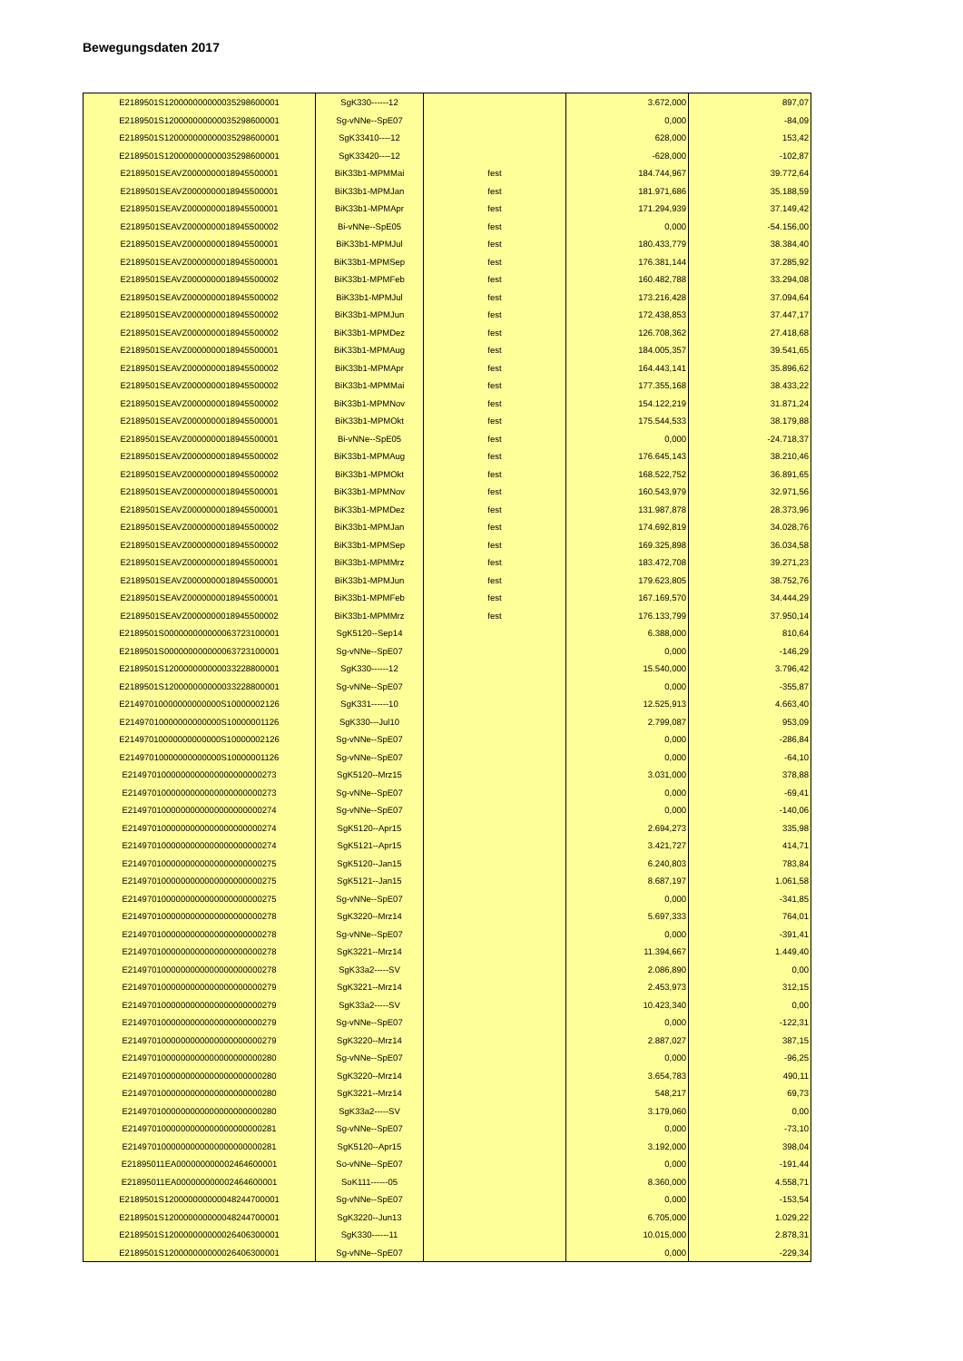Bewegungsdaten 2017
| E2189501S120000000000035298600001 | SgK330------12 | | 3.672,000 | 897,07 |
| E2189501S120000000000035298600001 | Sg-vNNe--SpE07 | | 0,000 | -84,09 |
| E2189501S120000000000035298600001 | SgK33410----12 | | 628,000 | 153,42 |
| E2189501S120000000000035298600001 | SgK33420----12 | | -628,000 | -102,87 |
| E2189501SEAVZ0000000018945500001 | BiK33b1-MPMMai | fest | 184.744,967 | 39.772,64 |
| E2189501SEAVZ0000000018945500001 | BiK33b1-MPMJan | fest | 181.971,686 | 35.188,59 |
| E2189501SEAVZ0000000018945500001 | BiK33b1-MPMApr | fest | 171.294,939 | 37.149,42 |
| E2189501SEAVZ0000000018945500002 | Bi-vNNe--SpE05 | fest | 0,000 | -54.156,00 |
| E2189501SEAVZ0000000018945500001 | BiK33b1-MPMJul | fest | 180.433,779 | 38.384,40 |
| E2189501SEAVZ0000000018945500001 | BiK33b1-MPMSep | fest | 176.381,144 | 37.285,92 |
| E2189501SEAVZ0000000018945500002 | BiK33b1-MPMFeb | fest | 160.482,788 | 33.294,08 |
| E2189501SEAVZ0000000018945500002 | BiK33b1-MPMJul | fest | 173.216,428 | 37.094,64 |
| E2189501SEAVZ0000000018945500002 | BiK33b1-MPMJun | fest | 172.438,853 | 37.447,17 |
| E2189501SEAVZ0000000018945500002 | BiK33b1-MPMDez | fest | 126.708,362 | 27.418,68 |
| E2189501SEAVZ0000000018945500001 | BiK33b1-MPMAug | fest | 184.005,357 | 39.541,65 |
| E2189501SEAVZ0000000018945500002 | BiK33b1-MPMApr | fest | 164.443,141 | 35.896,62 |
| E2189501SEAVZ0000000018945500002 | BiK33b1-MPMMai | fest | 177.355,168 | 38.433,22 |
| E2189501SEAVZ0000000018945500002 | BiK33b1-MPMNov | fest | 154.122,219 | 31.871,24 |
| E2189501SEAVZ0000000018945500001 | BiK33b1-MPMOkt | fest | 175.544,533 | 38.179,88 |
| E2189501SEAVZ0000000018945500001 | Bi-vNNe--SpE05 | fest | 0,000 | -24.718,37 |
| E2189501SEAVZ0000000018945500002 | BiK33b1-MPMAug | fest | 176.645,143 | 38.210,46 |
| E2189501SEAVZ0000000018945500002 | BiK33b1-MPMOkt | fest | 168.522,752 | 36.891,65 |
| E2189501SEAVZ0000000018945500001 | BiK33b1-MPMNov | fest | 160.543,979 | 32.971,56 |
| E2189501SEAVZ0000000018945500001 | BiK33b1-MPMDez | fest | 131.987,878 | 28.373,96 |
| E2189501SEAVZ0000000018945500002 | BiK33b1-MPMJan | fest | 174.692,819 | 34.028,76 |
| E2189501SEAVZ0000000018945500002 | BiK33b1-MPMSep | fest | 169.325,898 | 36.034,58 |
| E2189501SEAVZ0000000018945500001 | BiK33b1-MPMMrz | fest | 183.472,708 | 39.271,23 |
| E2189501SEAVZ0000000018945500001 | BiK33b1-MPMJun | fest | 179.623,805 | 38.752,76 |
| E2189501SEAVZ0000000018945500001 | BiK33b1-MPMFeb | fest | 167.169,570 | 34.444,29 |
| E2189501SEAVZ0000000018945500002 | BiK33b1-MPMMrz | fest | 176.133,799 | 37.950,14 |
| E2189501S000000000000063723100001 | SgK5120--Sep14 | | 6.388,000 | 810,64 |
| E2189501S000000000000063723100001 | Sg-vNNe--SpE07 | | 0,000 | -146,29 |
| E2189501S120000000000033228800001 | SgK330------12 | | 15.540,000 | 3.796,42 |
| E2189501S120000000000033228800001 | Sg-vNNe--SpE07 | | 0,000 | -355,87 |
| E21497010000000000000S10000002126 | SgK331------10 | | 12.525,913 | 4.663,40 |
| E21497010000000000000S10000001126 | SgK330---Jul10 | | 2.799,087 | 953,09 |
| E21497010000000000000S10000002126 | Sg-vNNe--SpE07 | | 0,000 | -286,84 |
| E21497010000000000000S10000001126 | Sg-vNNe--SpE07 | | 0,000 | -64,10 |
| E2149701000000000000000000000273 | SgK5120--Mrz15 | | 3.031,000 | 378,88 |
| E2149701000000000000000000000273 | Sg-vNNe--SpE07 | | 0,000 | -69,41 |
| E2149701000000000000000000000274 | Sg-vNNe--SpE07 | | 0,000 | -140,06 |
| E2149701000000000000000000000274 | SgK5120--Apr15 | | 2.694,273 | 335,98 |
| E2149701000000000000000000000274 | SgK5121--Apr15 | | 3.421,727 | 414,71 |
| E2149701000000000000000000000275 | SgK5120--Jan15 | | 6.240,803 | 783,84 |
| E2149701000000000000000000000275 | SgK5121--Jan15 | | 8.687,197 | 1.061,58 |
| E2149701000000000000000000000275 | Sg-vNNe--SpE07 | | 0,000 | -341,85 |
| E2149701000000000000000000000278 | SgK3220--Mrz14 | | 5.697,333 | 764,01 |
| E2149701000000000000000000000278 | Sg-vNNe--SpE07 | | 0,000 | -391,41 |
| E2149701000000000000000000000278 | SgK3221--Mrz14 | | 11.394,667 | 1.449,40 |
| E2149701000000000000000000000278 | SgK33a2-----SV | | 2.086,890 | 0,00 |
| E2149701000000000000000000000279 | SgK3221--Mrz14 | | 2.453,973 | 312,15 |
| E2149701000000000000000000000279 | SgK33a2-----SV | | 10.423,340 | 0,00 |
| E2149701000000000000000000000279 | Sg-vNNe--SpE07 | | 0,000 | -122,31 |
| E2149701000000000000000000000279 | SgK3220--Mrz14 | | 2.887,027 | 387,15 |
| E2149701000000000000000000000280 | Sg-vNNe--SpE07 | | 0,000 | -96,25 |
| E2149701000000000000000000000280 | SgK3220--Mrz14 | | 3.654,783 | 490,11 |
| E2149701000000000000000000000280 | SgK3221--Mrz14 | | 548,217 | 69,73 |
| E2149701000000000000000000000280 | SgK33a2-----SV | | 3.179,060 | 0,00 |
| E2149701000000000000000000000281 | Sg-vNNe--SpE07 | | 0,000 | -73,10 |
| E2149701000000000000000000000281 | SgK5120--Apr15 | | 3.192,000 | 398,04 |
| E21895011EA000000000002464600001 | So-vNNe--SpE07 | | 0,000 | -191,44 |
| E21895011EA000000000002464600001 | SoK111------05 | | 8.360,000 | 4.558,71 |
| E2189501S120000000000048244700001 | Sg-vNNe--SpE07 | | 0,000 | -153,54 |
| E2189501S120000000000048244700001 | SgK3220--Jun13 | | 6.705,000 | 1.029,22 |
| E2189501S120000000000026406300001 | SgK330------11 | | 10.015,000 | 2.878,31 |
| E2189501S120000000000026406300001 | Sg-vNNe--SpE07 | | 0,000 | -229,34 |